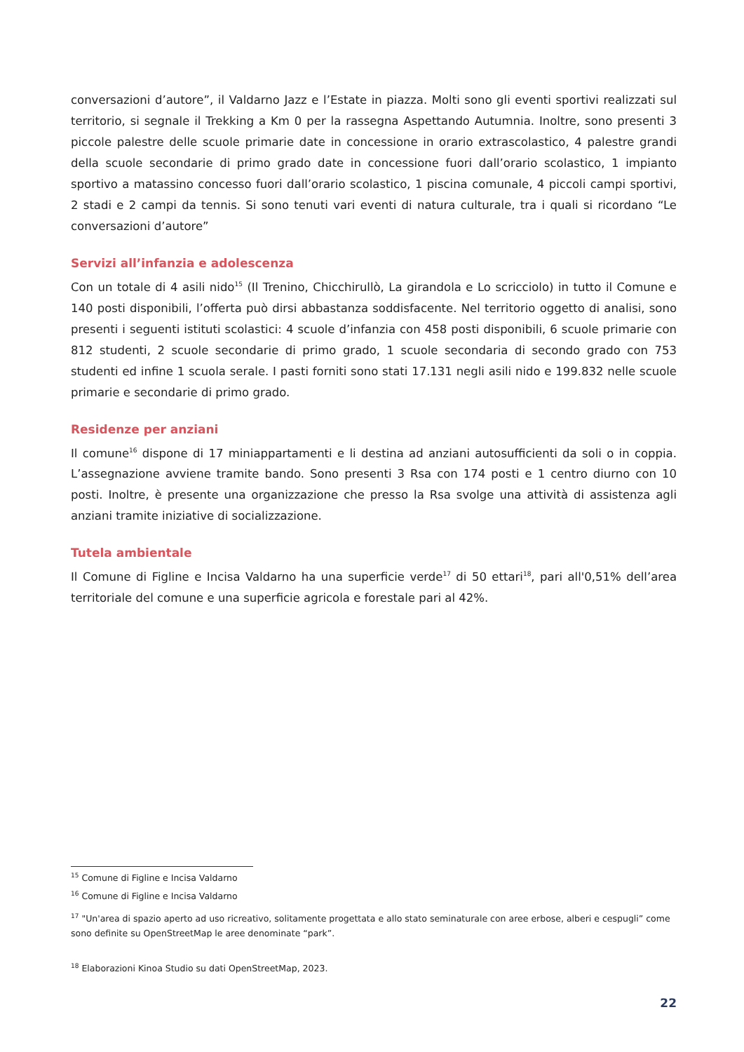conversazioni d’autore”, il Valdarno Jazz e l’Estate in piazza. Molti sono gli eventi sportivi realizzati sul territorio, si segnale il Trekking a Km 0 per la rassegna Aspettando Autumnia. Inoltre, sono presenti 3 piccole palestre delle scuole primarie date in concessione in orario extrascolastico, 4 palestre grandi della scuole secondarie di primo grado date in concessione fuori dall’orario scolastico, 1 impianto sportivo a matassino concesso fuori dall’orario scolastico, 1 piscina comunale, 4 piccoli campi sportivi, 2 stadi e 2 campi da tennis. Si sono tenuti vari eventi di natura culturale, tra i quali si ricordano “Le conversazioni d’autore”
Servizi all’infanzia e adolescenza
Con un totale di 4 asili nido<sup>15</sup> (Il Trenino, Chicchirullò, La girandola e Lo scricciolo) in tutto il Comune e 140 posti disponibili, l’offerta può dirsi abbastanza soddisfacente. Nel territorio oggetto di analisi, sono presenti i seguenti istituti scolastici: 4 scuole d’infanzia con 458 posti disponibili, 6 scuole primarie con 812 studenti, 2 scuole secondarie di primo grado, 1 scuole secondaria di secondo grado con 753 studenti ed infine 1 scuola serale. I pasti forniti sono stati 17.131 negli asili nido e 199.832 nelle scuole primarie e secondarie di primo grado.
Residenze per anziani
Il comune<sup>16</sup> dispone di 17 miniappartamenti e li destina ad anziani autosufficienti da soli o in coppia. L’assegnazione avviene tramite bando. Sono presenti 3 Rsa con 174 posti e 1 centro diurno con 10 posti. Inoltre, è presente una organizzazione che presso la Rsa svolge una attività di assistenza agli anziani tramite iniziative di socializzazione.
Tutela ambientale
Il Comune di Figline e Incisa Valdarno ha una superficie verde<sup>17</sup> di 50 ettari<sup>18</sup>, pari all'0,51% dell’area territoriale del comune e una superficie agricola e forestale pari al 42%.
<sup>15</sup> Comune di Figline e Incisa Valdarno
<sup>16</sup> Comune di Figline e Incisa Valdarno
<sup>17</sup> "Un'area di spazio aperto ad uso ricreativo, solitamente progettata e allo stato seminaturale con aree erbose, alberi e cespugli” come sono definite su OpenStreetMap le aree denominate “park”.
<sup>18</sup> Elaborazioni Kinoa Studio su dati OpenStreetMap, 2023.
22